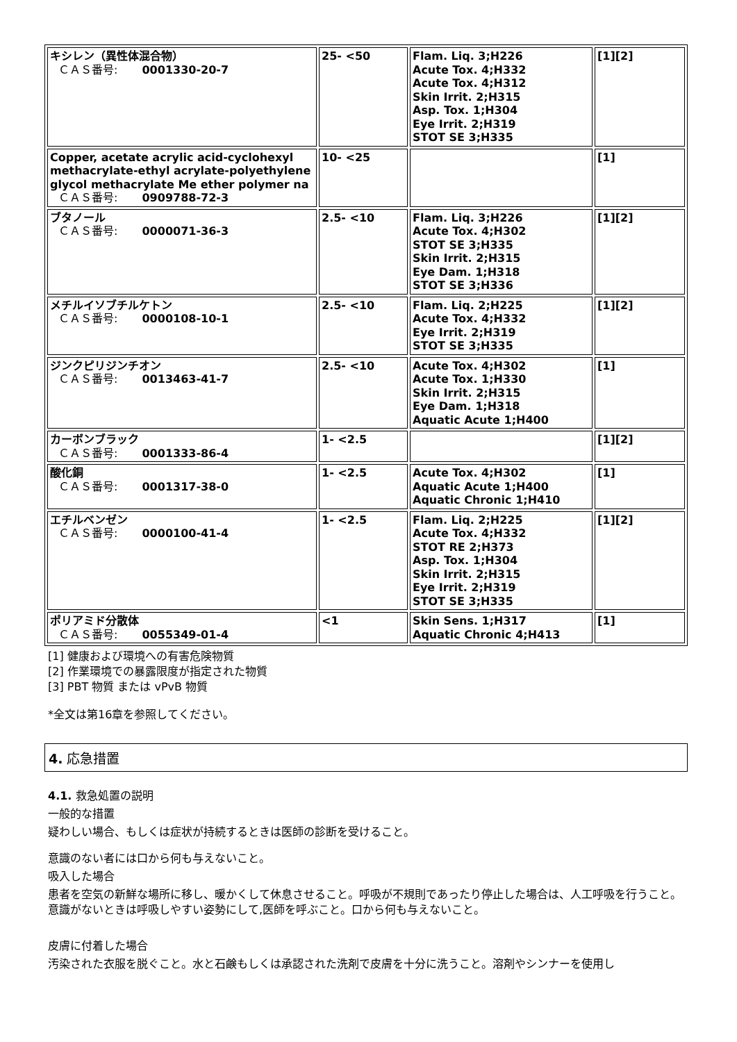| キシレン（異性体混合物） ＣＡＳ番号: 0001330-20-7 | 25- <50 | Flam. Liq. 3;H226 Acute Tox. 4;H332 Acute Tox. 4;H312 Skin Irrit. 2;H315 Asp. Tox. 1;H304 Eye Irrit. 2;H319 STOT SE 3;H335 | [1][2] |
| Copper, acetate acrylic acid-cyclohexyl methacrylate-ethyl acrylate-polyethylene glycol methacrylate Me ether polymer na ＣＡＳ番号: 0909788-72-3 | 10- <25 | | [1] |
| ブタノール ＣＡＳ番号: 0000071-36-3 | 2.5- <10 | Flam. Liq. 3;H226 Acute Tox. 4;H302 STOT SE 3;H335 Skin Irrit. 2;H315 Eye Dam. 1;H318 STOT SE 3;H336 | [1][2] |
| メチルイソブチルケトン ＣＡＳ番号: 0000108-10-1 | 2.5- <10 | Flam. Liq. 2;H225 Acute Tox. 4;H332 Eye Irrit. 2;H319 STOT SE 3;H335 | [1][2] |
| ジンクピリジンチオン ＣＡＳ番号: 0013463-41-7 | 2.5- <10 | Acute Tox. 4;H302 Acute Tox. 1;H330 Skin Irrit. 2;H315 Eye Dam. 1;H318 Aquatic Acute 1;H400 | [1] |
| カーボンブラック ＣＡＳ番号: 0001333-86-4 | 1- <2.5 | | [1][2] |
| 酸化銅 ＣＡＳ番号: 0001317-38-0 | 1- <2.5 | Acute Tox. 4;H302 Aquatic Acute 1;H400 Aquatic Chronic 1;H410 | [1] |
| エチルベンゼン ＣＡＳ番号: 0000100-41-4 | 1- <2.5 | Flam. Liq. 2;H225 Acute Tox. 4;H332 STOT RE 2;H373 Asp. Tox. 1;H304 Skin Irrit. 2;H315 Eye Irrit. 2;H319 STOT SE 3;H335 | [1][2] |
| ポリアミド分散体 ＣＡＳ番号: 0055349-01-4 | <1 | Skin Sens. 1;H317 Aquatic Chronic 4;H413 | [1] |
[1] 健康および環境への有害危険物質
[2] 作業環境での暴露限度が指定された物質
[3] PBT 物質 または vPvB 物質
*全文は第16章を参照してください。
4. 応急措置
4.1. 救急処置の説明
一般的な措置
疑わしい場合、もしくは症状が持続するときは医師の診断を受けること。
意識のない者には口から何も与えないこと。
吸入した場合
患者を空気の新鮮な場所に移し、暖かくして休息させること。呼吸が不規則であったり停止した場合は、人工呼吸を行うこと。意識がないときは呼吸しやすい姿勢にして,医師を呼ぶこと。口から何も与えないこと。
皮膚に付着した場合
汚染された衣服を脱ぐこと。水と石鹸もしくは承認された洗剤で皮膚を十分に洗うこと。溶剤やシンナーを使用し